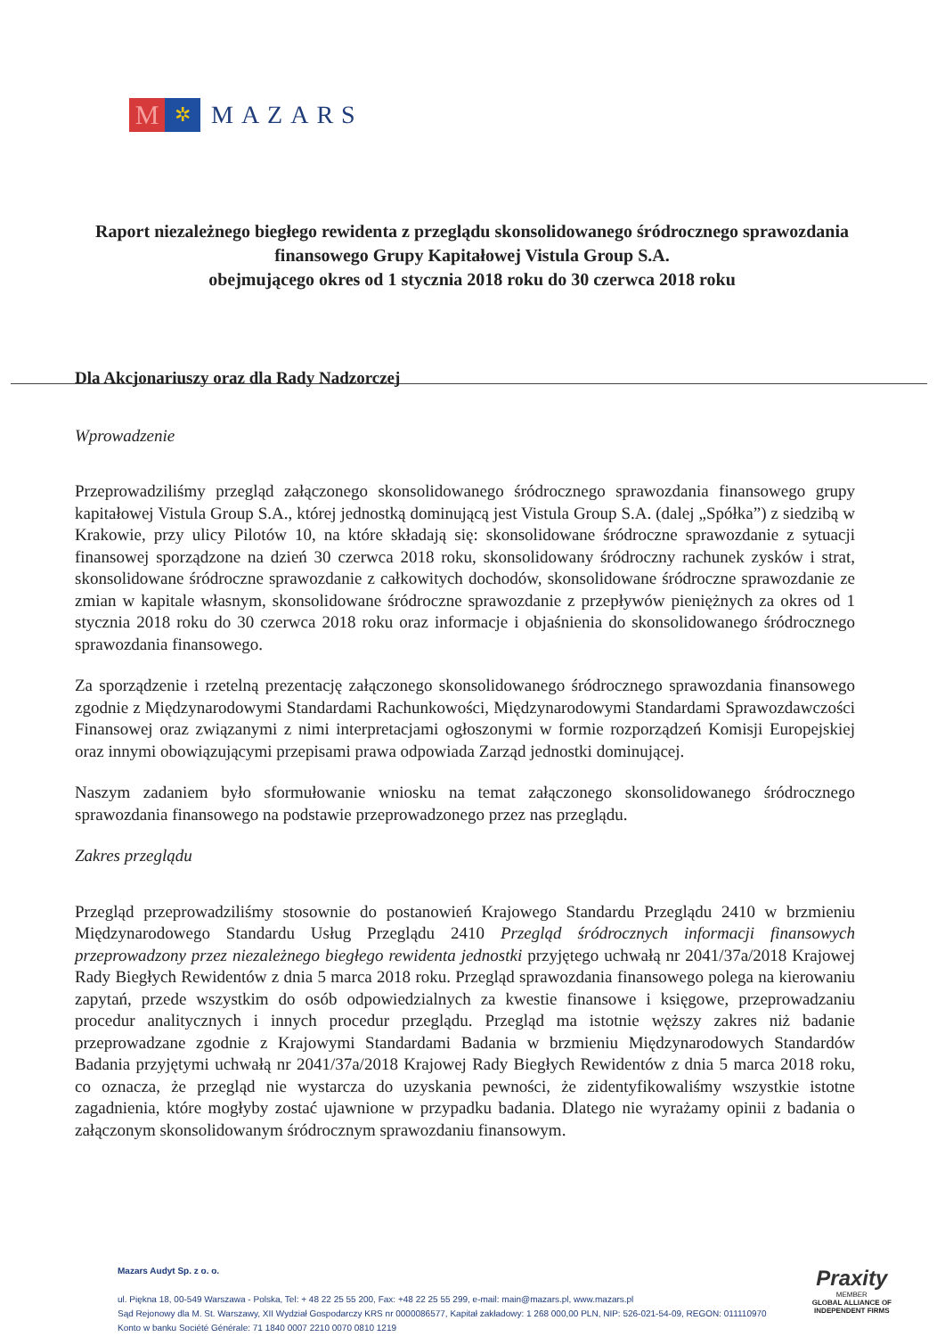M
✲
MAZARS
Raport niezależnego biegłego rewidenta z przeglądu skonsolidowanego śródrocznego sprawozdania finansowego Grupy Kapitałowej Vistula Group S.A.
obejmującego okres od 1 stycznia 2018 roku do 30 czerwca 2018 roku
Dla Akcjonariuszy oraz dla Rady Nadzorczej
Wprowadzenie
Przeprowadziliśmy przegląd załączonego skonsolidowanego śródrocznego sprawozdania finansowego grupy kapitałowej Vistula Group S.A., której jednostką dominującą jest Vistula Group S.A. (dalej „Spółka”) z siedzibą w Krakowie, przy ulicy Pilotów 10, na które składają się: skonsolidowane śródroczne sprawozdanie z sytuacji finansowej sporządzone na dzień 30 czerwca 2018 roku, skonsolidowany śródroczny rachunek zysków i strat, skonsolidowane śródroczne sprawozdanie z całkowitych dochodów, skonsolidowane śródroczne sprawozdanie ze zmian w kapitale własnym, skonsolidowane śródroczne sprawozdanie z przepływów pieniężnych za okres od 1 stycznia 2018 roku do 30 czerwca 2018 roku oraz informacje i objaśnienia do skonsolidowanego śródrocznego sprawozdania finansowego.
Za sporządzenie i rzetelną prezentację załączonego skonsolidowanego śródrocznego sprawozdania finansowego zgodnie z Międzynarodowymi Standardami Rachunkowości, Międzynarodowymi Standardami Sprawozdawczości Finansowej oraz związanymi z nimi interpretacjami ogłoszonymi w formie rozporządzeń Komisji Europejskiej oraz innymi obowiązującymi przepisami prawa odpowiada Zarząd jednostki dominującej.
Naszym zadaniem było sformułowanie wniosku na temat załączonego skonsolidowanego śródrocznego sprawozdania finansowego na podstawie przeprowadzonego przez nas przeglądu.
Zakres przeglądu
Przegląd przeprowadziliśmy stosownie do postanowień Krajowego Standardu Przeglądu 2410 w brzmieniu Międzynarodowego Standardu Usług Przeglądu 2410 Przegląd śródrocznych informacji finansowych przeprowadzony przez niezależnego biegłego rewidenta jednostki przyjętego uchwałą nr 2041/37a/2018 Krajowej Rady Biegłych Rewidentów z dnia 5 marca 2018 roku. Przegląd sprawozdania finansowego polega na kierowaniu zapytań, przede wszystkim do osób odpowiedzialnych za kwestie finansowe i księgowe, przeprowadzaniu procedur analitycznych i innych procedur przeglądu. Przegląd ma istotnie węższy zakres niż badanie przeprowadzane zgodnie z Krajowymi Standardami Badania w brzmieniu Międzynarodowych Standardów Badania przyjętymi uchwałą nr 2041/37a/2018 Krajowej Rady Biegłych Rewidentów z dnia 5 marca 2018 roku, co oznacza, że przegląd nie wystarcza do uzyskania pewności, że zidentyfikowaliśmy wszystkie istotne zagadnienia, które mogłyby zostać ujawnione w przypadku badania. Dlatego nie wyrażamy opinii z badania o załączonym skonsolidowanym śródrocznym sprawozdaniu finansowym.
Mazars Audyt Sp. z o. o.
ul. Piękna 18, 00-549 Warszawa - Polska, Tel: + 48 22 25 55 200, Fax: +48 22 25 55 299, e-mail: main@mazars.pl, www.mazars.pl
Sąd Rejonowy dla M. St. Warszawy, XII Wydział Gospodarczy KRS nr 0000086577, Kapitał zakładowy: 1 268 000,00 PLN, NIP: 526-021-54-09, REGON: 011110970
Konto w banku Société Générale: 71 1840 0007 2210 0070 0810 1219
Praxity
MEMBER
GLOBAL ALLIANCE OF
INDEPENDENT FIRMS